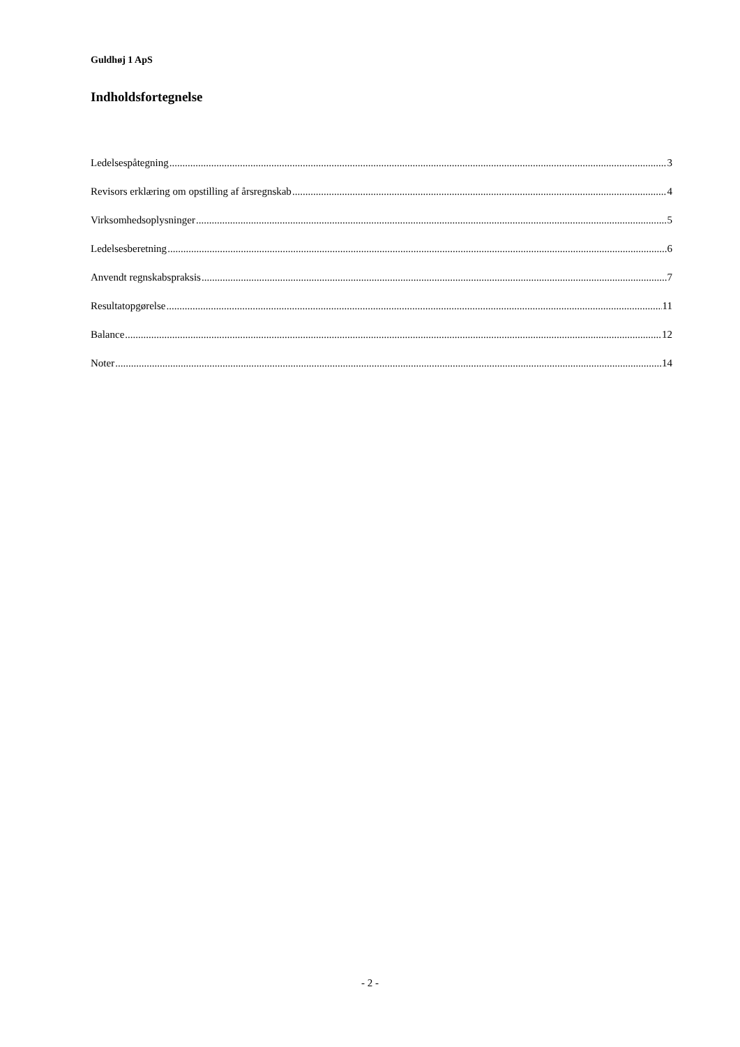Guldhøj 1 ApS
Indholdsfortegnelse
Ledelsespåtegning 3
Revisors erklæring om opstilling af årsregnskab 4
Virksomhedsoplysninger 5
Ledelsesberetning 6
Anvendt regnskabspraksis 7
Resultatopgørelse 11
Balance 12
Noter 14
- 2 -